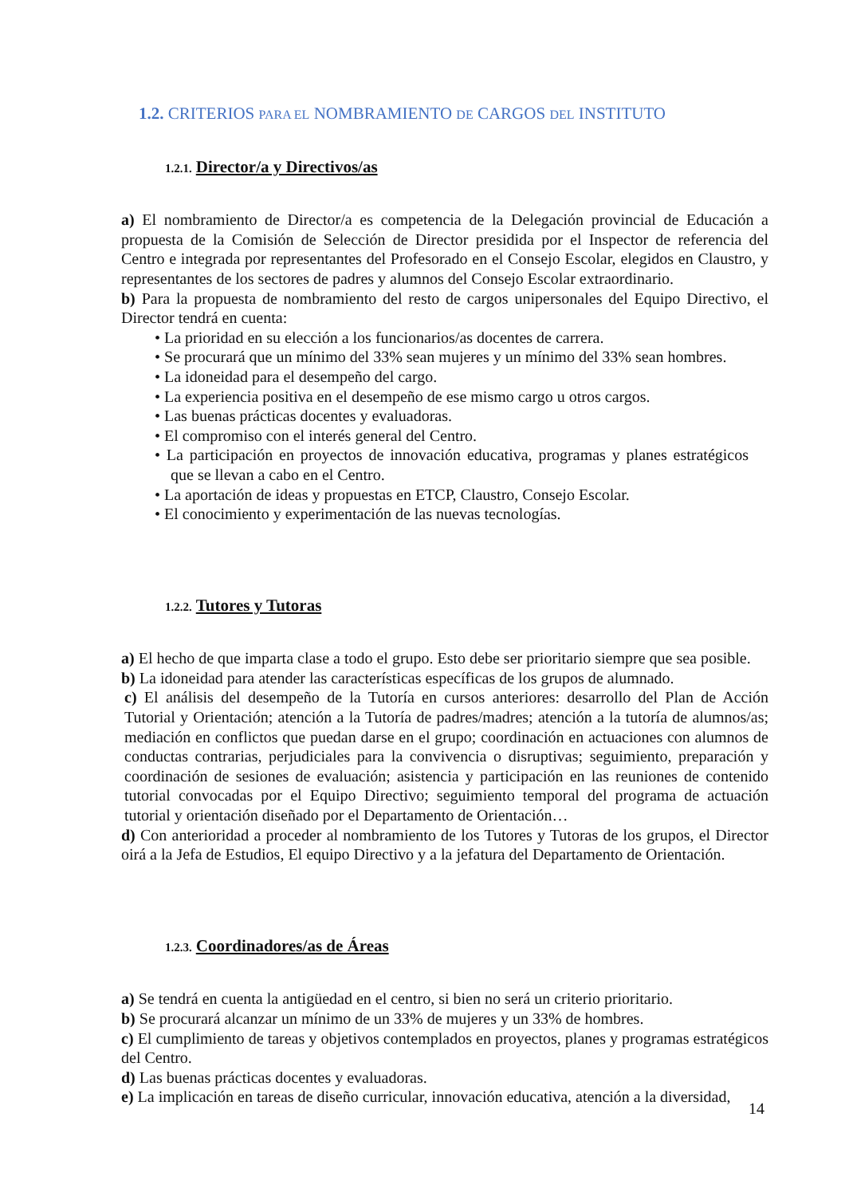1.2. CRITERIOS PARA EL NOMBRAMIENTO DE CARGOS DEL INSTITUTO
1.2.1. Director/a y Directivos/as
a) El nombramiento de Director/a es competencia de la Delegación provincial de Educación a propuesta de la Comisión de Selección de Director presidida por el Inspector de referencia del Centro e integrada por representantes del Profesorado en el Consejo Escolar, elegidos en Claustro, y representantes de los sectores de padres y alumnos del Consejo Escolar extraordinario.
b) Para la propuesta de nombramiento del resto de cargos unipersonales del Equipo Directivo, el Director tendrá en cuenta:
• La prioridad en su elección a los funcionarios/as docentes de carrera.
• Se procurará que un mínimo del 33% sean mujeres y un mínimo del 33% sean hombres.
• La idoneidad para el desempeño del cargo.
• La experiencia positiva en el desempeño de ese mismo cargo u otros cargos.
• Las buenas prácticas docentes y evaluadoras.
• El compromiso con el interés general del Centro.
• La participación en proyectos de innovación educativa, programas y planes estratégicos que se llevan a cabo en el Centro.
• La aportación de ideas y propuestas en ETCP, Claustro, Consejo Escolar.
• El conocimiento y experimentación de las nuevas tecnologías.
1.2.2. Tutores y Tutoras
a) El hecho de que imparta clase a todo el grupo. Esto debe ser prioritario siempre que sea posible.
b) La idoneidad para atender las características específicas de los grupos de alumnado.
c) El análisis del desempeño de la Tutoría en cursos anteriores: desarrollo del Plan de Acción Tutorial y Orientación; atención a la Tutoría de padres/madres; atención a la tutoría de alumnos/as; mediación en conflictos que puedan darse en el grupo; coordinación en actuaciones con alumnos de conductas contrarias, perjudiciales para la convivencia o disruptivas; seguimiento, preparación y coordinación de sesiones de evaluación; asistencia y participación en las reuniones de contenido tutorial convocadas por el Equipo Directivo; seguimiento temporal del programa de actuación tutorial y orientación diseñado por el Departamento de Orientación…
d) Con anterioridad a proceder al nombramiento de los Tutores y Tutoras de los grupos, el Director oirá a la Jefa de Estudios, El equipo Directivo y a la jefatura del Departamento de Orientación.
1.2.3. Coordinadores/as de Áreas
a) Se tendrá en cuenta la antigüedad en el centro, si bien no será un criterio prioritario.
b) Se procurará alcanzar un mínimo de un 33% de mujeres y un 33% de hombres.
c) El cumplimiento de tareas y objetivos contemplados en proyectos, planes y programas estratégicos del Centro.
d) Las buenas prácticas docentes y evaluadoras.
e) La implicación en tareas de diseño curricular, innovación educativa, atención a la diversidad,
14